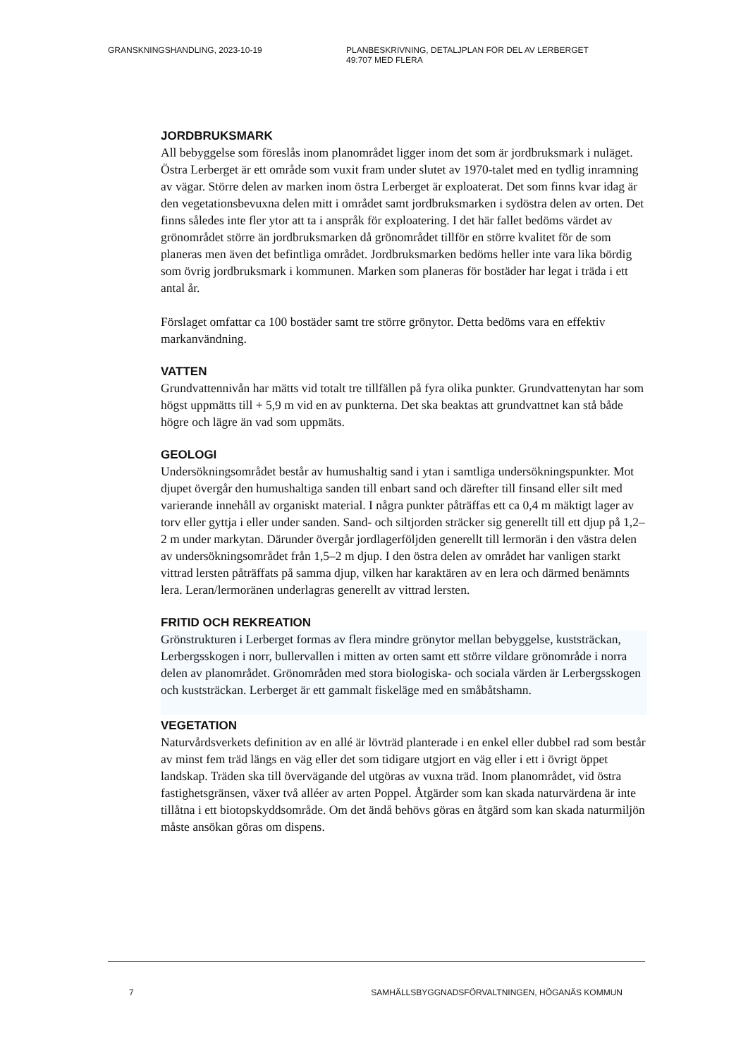GRANSKNINGSHANDLING, 2023-10-19 PLANBESKRIVNING, DETALJPLAN FÖR DEL AV LERBERGET
49:707 MED FLERA
JORDBRUKSMARK
All bebyggelse som föreslås inom planområdet ligger inom det som är jordbruksmark i nuläget. Östra Lerberget är ett område som vuxit fram under slutet av 1970-talet med en tydlig inramning av vägar. Större delen av marken inom östra Lerberget är exploaterat. Det som finns kvar idag är den vegetationsbevuxna delen mitt i området samt jordbruksmarken i sydöstra delen av orten. Det finns således inte fler ytor att ta i anspråk för exploatering. I det här fallet bedöms värdet av grönområdet större än jordbruksmarken då grönområdet tillför en större kvalitet för de som planeras men även det befintliga området. Jordbruksmarken bedöms heller inte vara lika bördig som övrig jordbruksmark i kommunen. Marken som planeras för bostäder har legat i träda i ett antal år.
Förslaget omfattar ca 100 bostäder samt tre större grönytor. Detta bedöms vara en effektiv markanvändning.
VATTEN
Grundvattennivån har mätts vid totalt tre tillfällen på fyra olika punkter. Grundvattenytan har som högst uppmätts till + 5,9 m vid en av punkterna. Det ska beaktas att grundvattnet kan stå både högre och lägre än vad som uppmäts.
GEOLOGI
Undersökningsområdet består av humushaltig sand i ytan i samtliga undersökningspunkter. Mot djupet övergår den humushaltiga sanden till enbart sand och därefter till finsand eller silt med varierande innehåll av organiskt material. I några punkter påträffas ett ca 0,4 m mäktigt lager av torv eller gyttja i eller under sanden. Sand- och siltjorden sträcker sig generellt till ett djup på 1,2–2 m under markytan. Därunder övergår jordlagerföljden generellt till lermorän i den västra delen av undersökningsområdet från 1,5–2 m djup. I den östra delen av området har vanligen starkt vittrad lersten påträffats på samma djup, vilken har karaktären av en lera och därmed benämnts lera. Leran/lermoränen underlagras generellt av vittrad lersten.
FRITID OCH REKREATION
Grönstrukturen i Lerberget formas av flera mindre grönytor mellan bebyggelse, kuststräckan, Lerbergsskogen i norr, bullervallen i mitten av orten samt ett större vildare grönområde i norra delen av planområdet. Grönområden med stora biologiska- och sociala värden är Lerbergsskogen och kuststräckan. Lerberget är ett gammalt fiskeläge med en småbåtshamn.
VEGETATION
Naturvårdsverkets definition av en allé är lövträd planterade i en enkel eller dubbel rad som består av minst fem träd längs en väg eller det som tidigare utgjort en väg eller i ett i övrigt öppet landskap. Träden ska till övervägande del utgöras av vuxna träd. Inom planområdet, vid östra fastighetsgränsen, växer två alléer av arten Poppel. Åtgärder som kan skada naturvärdena är inte tillåtna i ett biotopskyddsområde. Om det ändå behövs göras en åtgärd som kan skada naturmiljön måste ansökan göras om dispens.
7 SAMHÄLLSBYGGNADSFÖRVALTNINGEN, HÖGANÄS KOMMUN